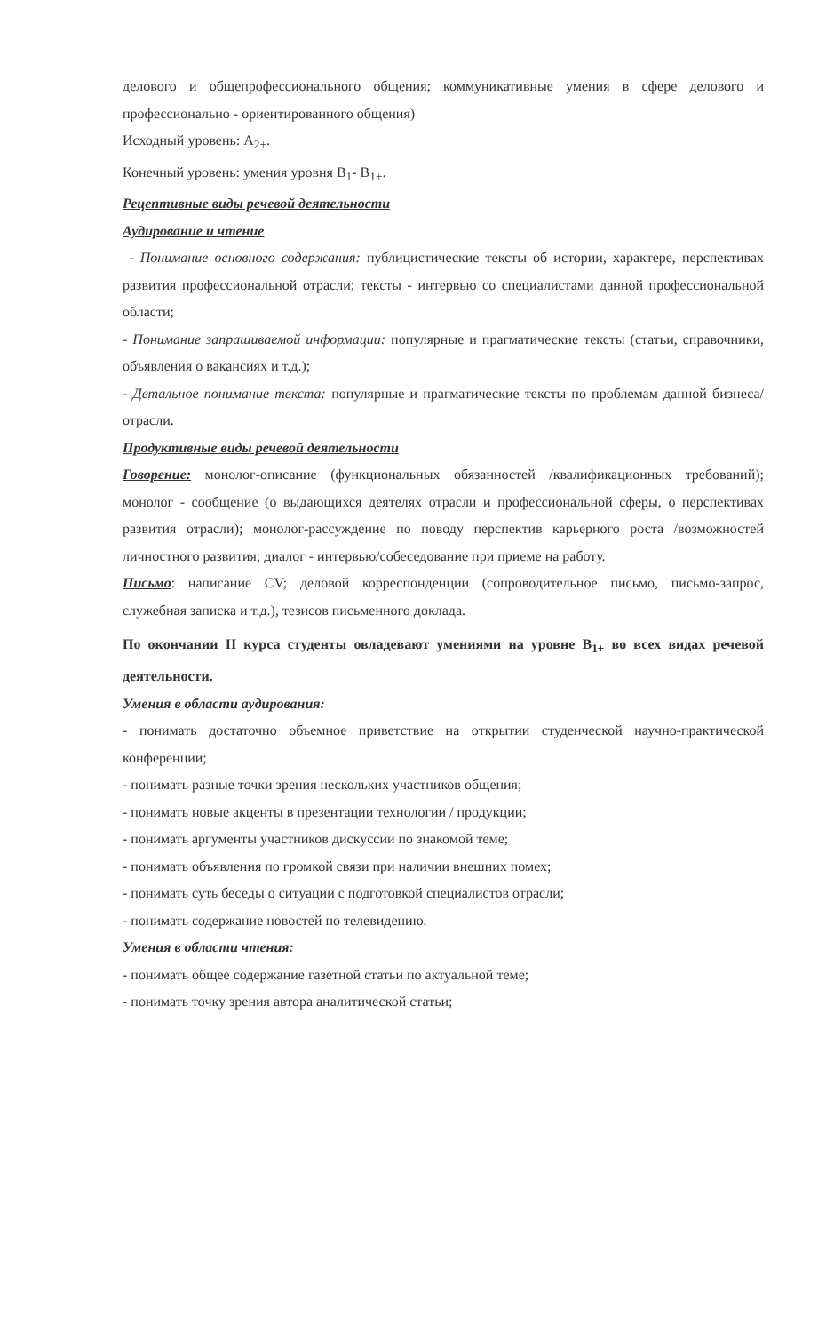делового и общепрофессионального общения; коммуникативные умения в сфере делового и профессионально - ориентированного общения)
Исходный уровень: A<sub>2+</sub>.
Конечный уровень: умения уровня B<sub>1</sub>- B<sub>1+</sub>.
Рецептивные виды речевой деятельности
Аудирование и чтение
- Понимание основного содержания: публицистические тексты об истории, характере, перспективах развития профессиональной отрасли; тексты - интервью со специалистами данной профессиональной области;
- Понимание запрашиваемой информации: популярные и прагматические тексты (статьи, справочники, объявления о вакансиях и т.д.);
- Детальное понимание текста: популярные и прагматические тексты по проблемам данной бизнеса/отрасли.
Продуктивные виды речевой деятельности
Говорение: монолог-описание (функциональных обязанностей /квалификационных требований); монолог - сообщение (о выдающихся деятелях отрасли и профессиональной сферы, о перспективах развития отрасли); монолог-рассуждение по поводу перспектив карьерного роста /возможностей личностного развития; диалог - интервью/собеседование при приеме на работу.
Письмо: написание CV; деловой корреспонденции (сопроводительное письмо, письмо-запрос, служебная записка и т.д.), тезисов письменного доклада.
По окончании II курса студенты овладевают умениями на уровне B<sub>1+</sub> во всех видах речевой деятельности.
Умения в области аудирования:
- понимать достаточно объемное приветствие на открытии студенческой научно-практической конференции;
- понимать разные точки зрения нескольких участников общения;
- понимать новые акценты в презентации технологии / продукции;
- понимать аргументы участников дискуссии по знакомой теме;
- понимать объявления по громкой связи при наличии внешних помех;
- понимать суть беседы о ситуации с подготовкой специалистов отрасли;
- понимать содержание новостей по телевидению.
Умения в области чтения:
- понимать общее содержание газетной статьи по актуальной теме;
- понимать точку зрения автора аналитической статьи;